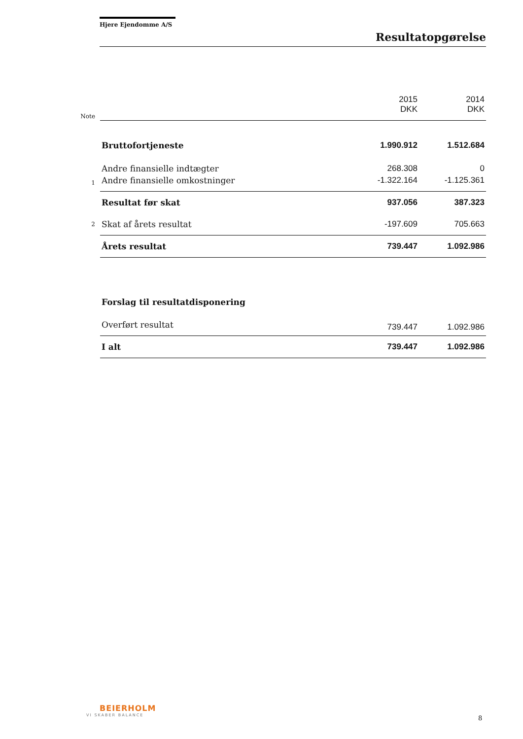Hjere Ejendomme A/S
Resultatopgørelse
| Note | | 2015 DKK | 2014 DKK |
| | Bruttofortjeneste | 1.990.912 | 1.512.684 |
| | Andre finansielle indtægter | 268.308 | 0 |
| 1 | Andre finansielle omkostninger | -1.322.164 | -1.125.361 |
| | Resultat før skat | 937.056 | 387.323 |
| 2 | Skat af årets resultat | -197.609 | 705.663 |
| | Årets resultat | 739.447 | 1.092.986 |
| | Forslag til resultatdisponering | | |
| | Overført resultat | 739.447 | 1.092.986 |
| | I alt | 739.447 | 1.092.986 |
BEIERHOLM
VI SKABER BALANCE
8